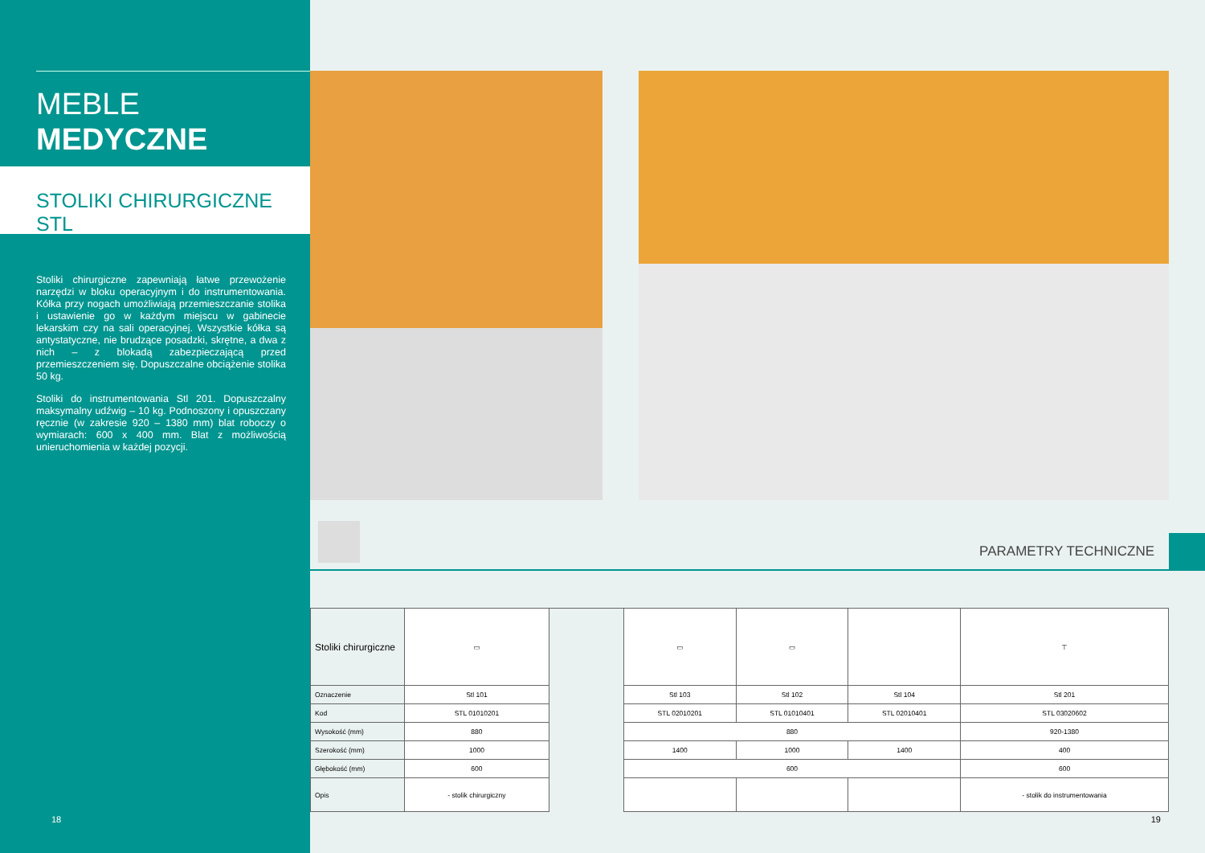MEBLE
MEDYCZNE
STOLIKI CHIRURGICZNE STL
Stoliki chirurgiczne zapewniają łatwe przewożenie narzędzi w bloku operacyjnym i do instrumentowania. Kółka przy nogach umożliwiają przemieszczanie stolika i ustawienie go w każdym miejscu w gabinecie lekarskim czy na sali operacyjnej. Wszystkie kółka są antystatyczne, nie brudzące posadzki, skrętne, a dwa z nich – z blokadą zabezpieczającą przed przemieszczeniem się. Dopuszczalne obciążenie stolika 50 kg.
Stoliki do instrumentowania Stl 201. Dopuszczalny maksymalny udźwig – 10 kg. Podnoszony i opuszczany ręcznie (w zakresie 920 – 1380 mm) blat roboczy o wymiarach: 600 x 400 mm. Blat z możliwością unieruchomienia w każdej pozycji.
18
PARAMETRY TECHNICZNE
| Stoliki chirurgiczne | ▭ | | ▭ | ▭ | | ⊤ |
| Oznaczenie | Stl 101 | | Stl 103 | Stl 102 | Stl 104 | Stl 201 |
| Kod | STL 01010201 | | STL 02010201 | STL 01010401 | STL 02010401 | STL 03020602 |
| Wysokość (mm) | 880 | | 880 | | | 920-1380 |
| Szerokość (mm) | 1000 | | 1400 | 1000 | 1400 | 400 |
| Głębokość (mm) | 600 | | 600 | | | 600 |
| Opis | - stolik chirurgiczny | | | | | - stolik do instrumentowania |
19